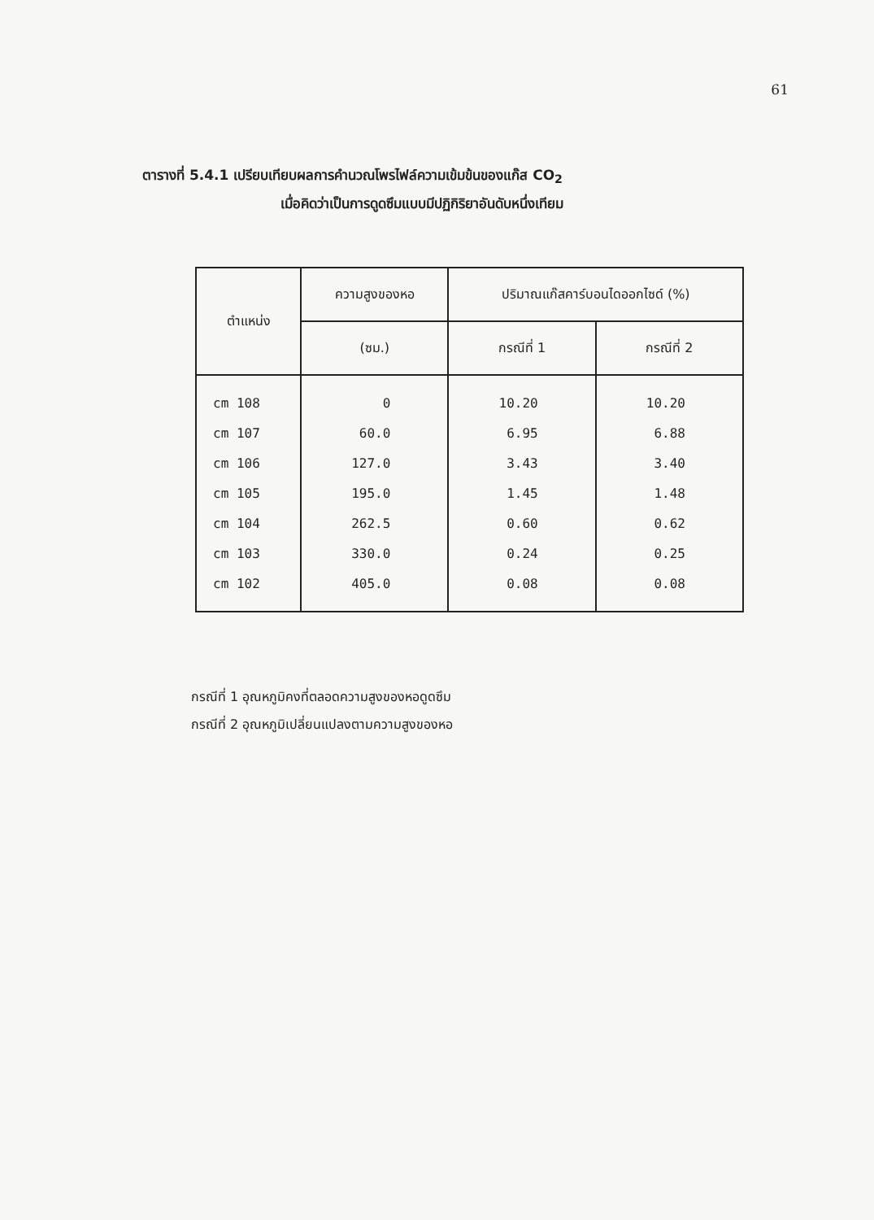61
ตารางที่ 5.4.1 เปรียบเทียบผลการคำนวณโพรไฟล์ความเข้มข้นของแก๊ส CO<sub>2</sub>
เมื่อคิดว่าเป็นการดูดซึมแบบมีปฏิกิริยาอันดับหนึ่งเทียม
| ตำแหน่ง | ความสูงของหอ | ปริมาณแก๊สคาร์บอนไดออกไซด์ (%) | |
| --- | --- | --- | --- |
| | (ซม.) | กรณีที่ 1 | กรณีที่ 2 |
| cm 108 | 0 | 10.20 | 10.20 |
| cm 107 | 60.0 | 6.95 | 6.88 |
| cm 106 | 127.0 | 3.43 | 3.40 |
| cm 105 | 195.0 | 1.45 | 1.48 |
| cm 104 | 262.5 | 0.60 | 0.62 |
| cm 103 | 330.0 | 0.24 | 0.25 |
| cm 102 | 405.0 | 0.08 | 0.08 |
กรณีที่ 1 อุณหภูมิคงที่ตลอดความสูงของหอดูดซึม
กรณีที่ 2 อุณหภูมิเปลี่ยนแปลงตามความสูงของหอ